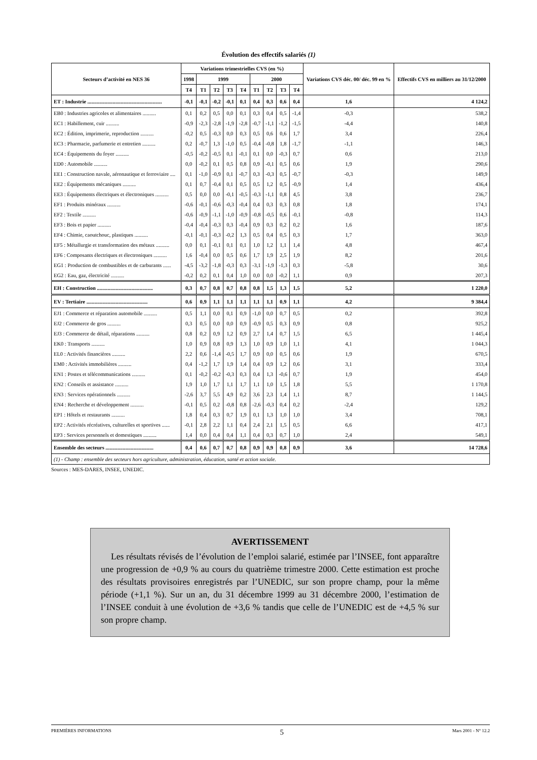Évolution des effectifs salariés (1)
| Secteurs d’activité en NES 36 | Variations trimestrielles CVS (en %) | | | | | | | | | Variations CVS déc. 00/ déc. 99 en % | Effectifs CVS en milliers au 31/12/2000 |
| --- | --- | --- | --- | --- | --- | --- | --- | --- | --- | --- | --- |
| | 1998 | 1999 | | | | 2000 | | | | | |
| | T4 | T1 | T2 | T3 | T4 | T1 | T2 | T3 | T4 | | |
| ET : Industrie ........................................................ | -0,1 | -0,1 | -0,2 | -0,1 | 0,1 | 0,4 | 0,3 | 0,6 | 0,4 | 1,6 | 4 124,2 |
| EB0 : Industries agricoles et alimentaires .......... | 0,1 | 0,2 | 0,5 | 0,0 | 0,1 | 0,3 | 0,4 | 0,5 | -1,4 | -0,3 | 538,2 |
| EC1 : Habillement, cuir .......... | -0,9 | -2,3 | -2,8 | -1,9 | -2,8 | -0,7 | -1,1 | -1,2 | -1,5 | -4,4 | 140,8 |
| EC2 : Édition, imprimerie, reproduction .......... | -0,2 | 0,5 | -0,3 | 0,0 | 0,3 | 0,5 | 0,6 | 0,6 | 1,7 | 3,4 | 226,4 |
| EC3 : Pharmacie, parfumerie et entretien .......... | 0,2 | -0,7 | 1,3 | -1,0 | 0,5 | -0,4 | -0,8 | 1,8 | -1,7 | -1,1 | 146,3 |
| EC4 : Équipements du foyer .......... | -0,5 | -0,2 | -0,5 | 0,1 | -0,1 | 0,1 | 0,0 | -0,3 | 0,7 | 0,6 | 213,0 |
| ED0 : Automobile .......... | 0,0 | -0,2 | 0,1 | 0,5 | 0,8 | 0,9 | -0,1 | 0,5 | 0,6 | 1,9 | 290,6 |
| EE1 : Construction navale, aéronautique et ferroviaire .... | 0,1 | -1,0 | -0,9 | 0,1 | -0,7 | 0,3 | -0,3 | 0,5 | -0,7 | -0,3 | 149,9 |
| EE2 : Équipements mécaniques .......... | 0,1 | 0,7 | -0,4 | 0,1 | 0,5 | 0,5 | 1,2 | 0,5 | -0,9 | 1,4 | 436,4 |
| EE3 : Équipements électriques et électroniques .......... | 0,5 | 0,0 | 0,0 | -0,1 | -0,5 | -0,3 | -1,1 | 0,8 | 4,5 | 3,8 | 236,7 |
| EF1 : Produits minéraux .......... | -0,6 | -0,1 | -0,6 | -0,3 | -0,4 | 0,4 | 0,3 | 0,3 | 0,8 | 1,8 | 174,1 |
| EF2 : Textile .......... | -0,6 | -0,9 | -1,1 | -1,0 | -0,9 | -0,8 | -0,5 | 0,6 | -0,1 | -0,8 | 114,3 |
| EF3 : Bois et papier .......... | -0,4 | -0,4 | -0,3 | 0,3 | -0,4 | 0,9 | 0,3 | 0,2 | 0,2 | 1,6 | 187,6 |
| EF4 : Chimie, caoutchouc, plastiques .......... | -0,1 | -0,1 | -0,3 | -0,2 | 1,3 | 0,5 | 0,4 | 0,5 | 0,3 | 1,7 | 363,0 |
| EF5 : Métallurgie et transformation des métaux .......... | 0,0 | 0,1 | -0,1 | 0,1 | 0,1 | 1,0 | 1,2 | 1,1 | 1,4 | 4,8 | 467,4 |
| EF6 : Composants électriques et électroniques .......... | 1,6 | -0,4 | 0,0 | 0,5 | 0,6 | 1,7 | 1,9 | 2,5 | 1,9 | 8,2 | 201,6 |
| EG1 : Production de combustibles et de carburants ...... | -4,5 | -3,2 | -1,8 | -0,3 | 0,3 | -3,1 | -1,9 | -1,3 | 0,3 | -5,8 | 30,6 |
| EG2 : Eau, gaz, électricité .......... | -0,2 | 0,2 | 0,1 | 0,4 | 1,0 | 0,0 | 0,0 | -0,2 | 1,1 | 0,9 | 207,3 |
| EH : Construction .......................................... | 0,3 | 0,7 | 0,8 | 0,7 | 0,8 | 0,8 | 1,5 | 1,3 | 1,5 | 5,2 | 1 220,0 |
| EV : Tertiaire .............................................. | 0,6 | 0,9 | 1,1 | 1,1 | 1,1 | 1,1 | 1,1 | 0,9 | 1,1 | 4,2 | 9 384,4 |
| EJ1 : Commerce et réparation automobile .......... | 0,5 | 1,1 | 0,0 | 0,1 | 0,9 | -1,0 | 0,0 | 0,7 | 0,5 | 0,2 | 392,8 |
| EJ2 : Commerce de gros .......... | 0,3 | 0,5 | 0,0 | 0,0 | 0,9 | -0,9 | 0,5 | 0,3 | 0,9 | 0,8 | 925,2 |
| EJ3 : Commerce de détail, réparations .......... | 0,8 | 0,2 | 0,9 | 1,2 | 0,9 | 2,7 | 1,4 | 0,7 | 1,5 | 6,5 | 1 445,4 |
| EK0 : Transports .......... | 1,0 | 0,9 | 0,8 | 0,9 | 1,3 | 1,0 | 0,9 | 1,0 | 1,1 | 4,1 | 1 044,3 |
| EL0 : Activités financières .......... | 2,2 | 0,6 | -1,4 | -0,5 | 1,7 | 0,9 | 0,0 | 0,5 | 0,6 | 1,9 | 670,5 |
| EM0 : Activités immobilières .......... | 0,4 | -1,2 | 1,7 | 1,9 | 1,4 | 0,4 | 0,9 | 1,2 | 0,6 | 3,1 | 333,4 |
| EN1 : Postes et télécommunications .......... | 0,1 | -0,2 | -0,2 | -0,3 | 0,3 | 0,4 | 1,3 | -0,6 | 0,7 | 1,9 | 454,0 |
| EN2 : Conseils et assistance .......... | 1,9 | 1,0 | 1,7 | 1,1 | 1,7 | 1,1 | 1,0 | 1,5 | 1,8 | 5,5 | 1 170,8 |
| EN3 : Services opérationnels .......... | -2,6 | 3,7 | 5,5 | 4,9 | 0,2 | 3,6 | 2,3 | 1,4 | 1,1 | 8,7 | 1 144,5 |
| EN4 : Recherche et développement .......... | -0,1 | 0,5 | 0,2 | -0,8 | 0,8 | -2,6 | -0,3 | 0,4 | 0,2 | -2,4 | 129,2 |
| EP1 : Hôtels et restaurants .......... | 1,8 | 0,4 | 0,3 | 0,7 | 1,9 | 0,1 | 1,3 | 1,0 | 1,0 | 3,4 | 708,1 |
| EP2 : Activités récréatives, culturelles et sportives ...... | -0,1 | 2,8 | 2,2 | 1,1 | 0,4 | 2,4 | 2,1 | 1,5 | 0,5 | 6,6 | 417,1 |
| EP3 : Services personnels et domestiques .......... | 1,4 | 0,0 | 0,4 | 0,4 | 1,1 | 0,4 | 0,3 | 0,7 | 1,0 | 2,4 | 549,1 |
| Ensemble des secteurs .................................... | 0,4 | 0,6 | 0,7 | 0,7 | 0,8 | 0,9 | 0,9 | 0,8 | 0,9 | 3,6 | 14 728,6 |
| (1) - Champ : ensemble des secteurs hors agriculture, administration, éducation, santé et action sociale. | | | | | | | | | | | |
Sources : MES-DARES, INSEE, UNEDIC.
AVERTISSEMENT
Les résultats révisés de l’évolution de l’emploi salarié, estimée par l’INSEE, font apparaître une progression de +0,9 % au cours du quatrième trimestre 2000. Cette estimation est proche des résultats provisoires enregistrés par l’UNEDIC, sur son propre champ, pour la même période (+1,1 %). Sur un an, du 31 décembre 1999 au 31 décembre 2000, l’estimation de l’INSEE conduit à une évolution de +3,6 % tandis que celle de l’UNEDIC est de +4,5 % sur son propre champ.
PREMIÈRES INFORMATIONS 5 Mars 2001 - N° 12.2